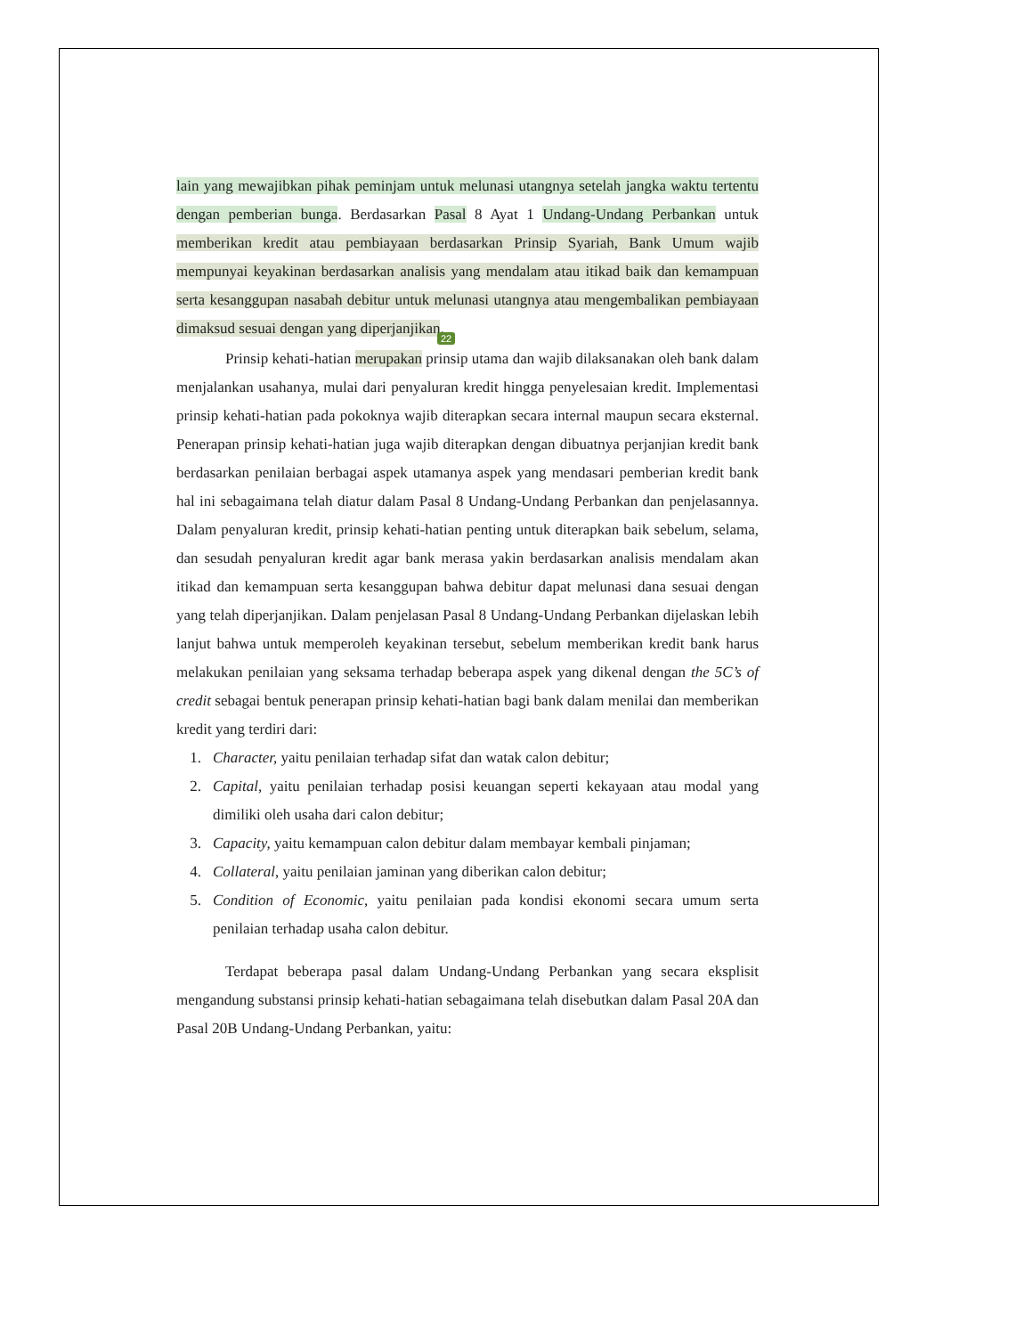lain yang mewajibkan pihak peminjam untuk melunasi utangnya setelah jangka waktu tertentu dengan pemberian bunga. Berdasarkan Pasal 8 Ayat 1 Undang-Undang Perbankan untuk memberikan kredit atau pembiayaan berdasarkan Prinsip Syariah, Bank Umum wajib mempunyai keyakinan berdasarkan analisis yang mendalam atau itikad baik dan kemampuan serta kesanggupan nasabah debitur untuk melunasi utangnya atau mengembalikan pembiayaan dimaksud sesuai dengan yang diperjanjikan. 22
Prinsip kehati-hatian merupakan prinsip utama dan wajib dilaksanakan oleh bank dalam menjalankan usahanya, mulai dari penyaluran kredit hingga penyelesaian kredit. Implementasi prinsip kehati-hatian pada pokoknya wajib diterapkan secara internal maupun secara eksternal. Penerapan prinsip kehati-hatian juga wajib diterapkan dengan dibuatnya perjanjian kredit bank berdasarkan penilaian berbagai aspek utamanya aspek yang mendasari pemberian kredit bank hal ini sebagaimana telah diatur dalam Pasal 8 Undang-Undang Perbankan dan penjelasannya. Dalam penyaluran kredit, prinsip kehati-hatian penting untuk diterapkan baik sebelum, selama, dan sesudah penyaluran kredit agar bank merasa yakin berdasarkan analisis mendalam akan itikad dan kemampuan serta kesanggupan bahwa debitur dapat melunasi dana sesuai dengan yang telah diperjanjikan. Dalam penjelasan Pasal 8 Undang-Undang Perbankan dijelaskan lebih lanjut bahwa untuk memperoleh keyakinan tersebut, sebelum memberikan kredit bank harus melakukan penilaian yang seksama terhadap beberapa aspek yang dikenal dengan the 5C’s of credit sebagai bentuk penerapan prinsip kehati-hatian bagi bank dalam menilai dan memberikan kredit yang terdiri dari:
1. Character, yaitu penilaian terhadap sifat dan watak calon debitur;
2. Capital, yaitu penilaian terhadap posisi keuangan seperti kekayaan atau modal yang dimiliki oleh usaha dari calon debitur;
3. Capacity, yaitu kemampuan calon debitur dalam membayar kembali pinjaman;
4. Collateral, yaitu penilaian jaminan yang diberikan calon debitur;
5. Condition of Economic, yaitu penilaian pada kondisi ekonomi secara umum serta penilaian terhadap usaha calon debitur.
Terdapat beberapa pasal dalam Undang-Undang Perbankan yang secara eksplisit mengandung substansi prinsip kehati-hatian sebagaimana telah disebutkan dalam Pasal 20A dan Pasal 20B Undang-Undang Perbankan, yaitu: